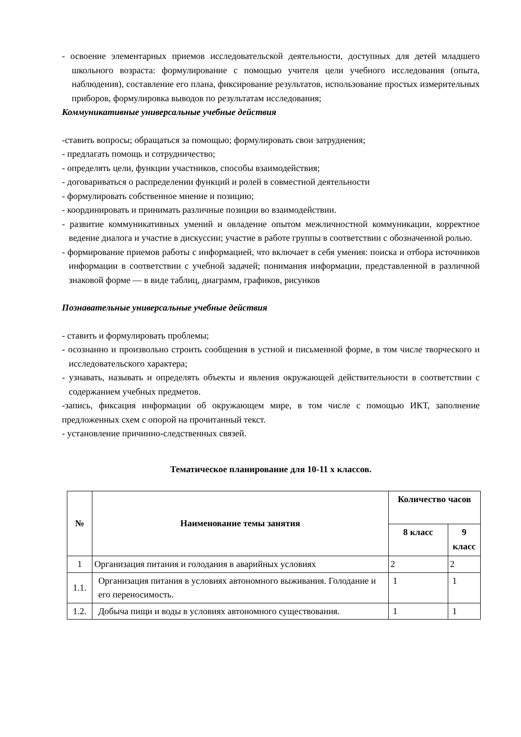- освоение элементарных приемов исследовательской деятельности, доступных для детей младшего школьного возраста: формулирование с помощью учителя цели учебного исследования (опыта, наблюдения), составление его плана, фиксирование результатов, использование простых измерительных приборов, формулировка выводов по результатам исследования;
Коммуникативные универсальные учебные действия
-ставить вопросы; обращаться за помощью; формулировать свои затруднения;
- предлагать помощь и сотрудничество;
- определять цели, функции участников, способы взаимодействия;
- договариваться о распределении функций и ролей в совместной деятельности
- формулировать собственное мнение и позицию;
- координировать и принимать различные позиции во взаимодействии.
- развитие коммуникативных умений и овладение опытом межличностной коммуникации, корректное ведение диалога и участие в дискуссии; участие в работе группы в соответствии с обозначенной ролью.
- формирование приемов работы с информацией, что включает в себя умения: поиска и отбора источников информации в соответствии с учебной задачей; понимания информации, представленной в различной знаковой форме — в виде таблиц, диаграмм, графиков, рисунков
Познавательные универсальные учебные действия
- ставить и формулировать проблемы;
- осознанно и произвольно строить сообщения в устной и письменной форме, в том числе творческого и исследовательского характера;
- узнавать, называть и определять объекты и явления окружающей действительности в соответствии с содержанием учебных предметов.
-запись, фиксация информации об окружающем мире, в том числе с помощью ИКТ, заполнение предложенных схем с опорой на прочитанный текст.
- установление причинно-следственных связей.
Тематическое планирование для 10-11 х классов.
| № | Наименование темы занятия | Количество часов | |
| --- | --- | --- | --- |
| | | 8 класс | 9 класс |
| 1 | Организация питания и голодания в аварийных условиях | 2 | 2 |
| 1.1. | Организация питания в условиях автономного выживания. Голодание и его переносимость. | 1 | 1 |
| 1.2. | Добыча пищи и воды в условиях автономного существования. | 1 | 1 |